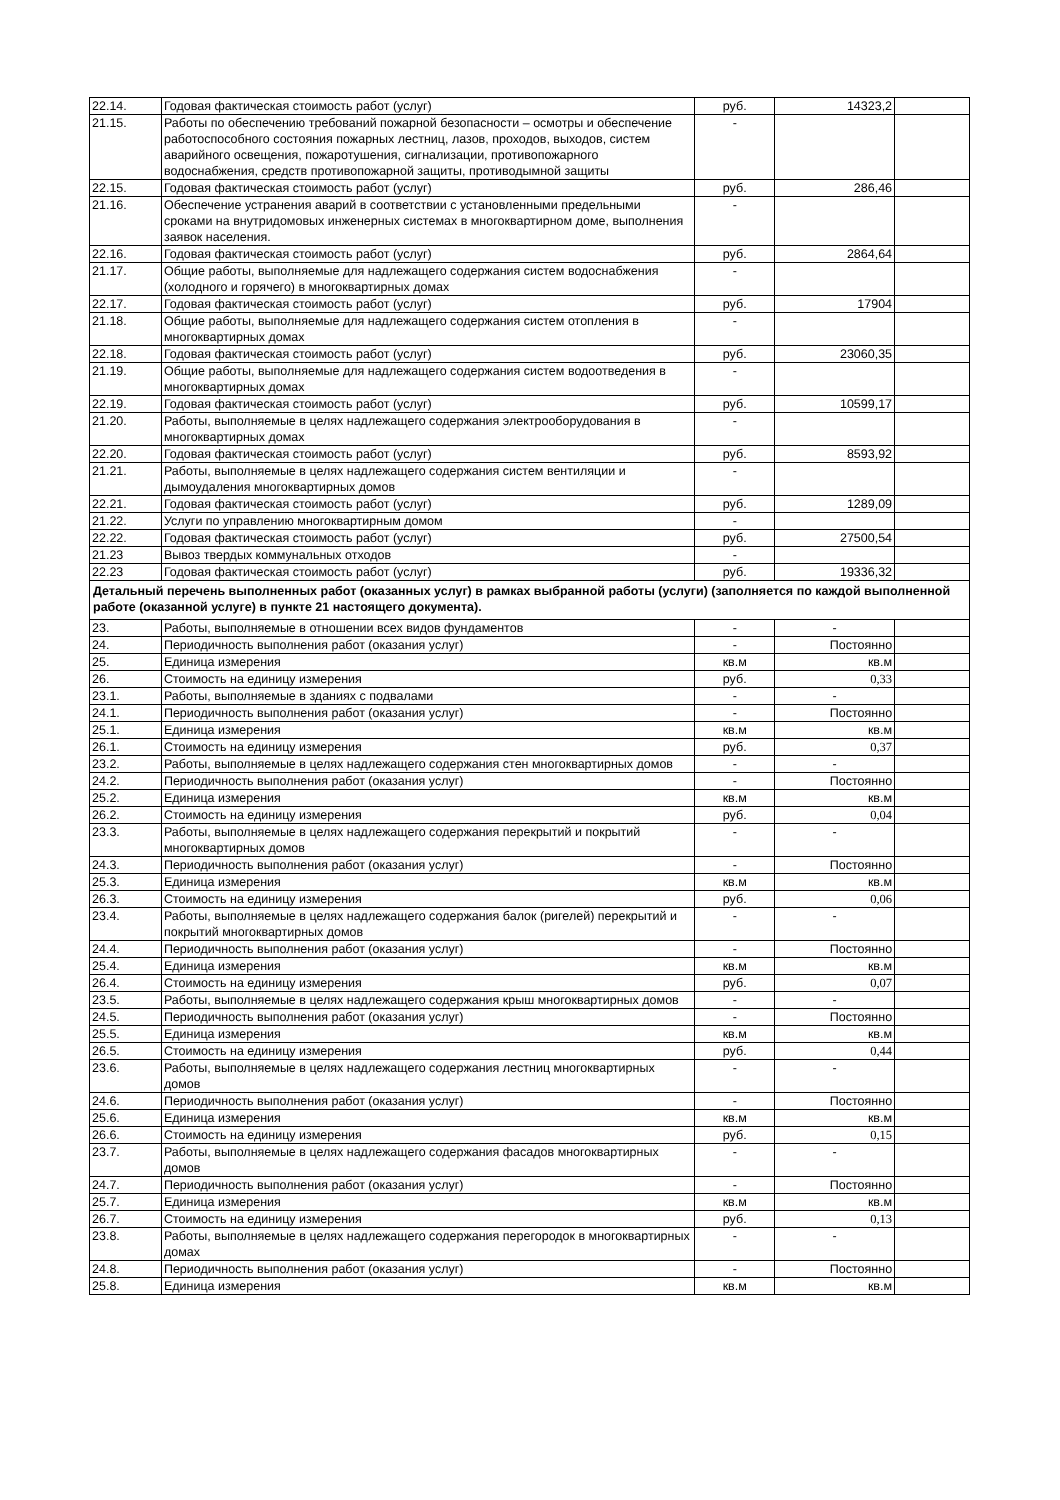| 22.14. | Годовая фактическая стоимость работ (услуг) | руб. | 14323,2 | |
| 21.15. | Работы по обеспечению требований пожарной безопасности – осмотры и обеспечение работоспособного состояния пожарных лестниц, лазов, проходов, выходов, систем аварийного освещения, пожаротушения, сигнализации, противопожарного водоснабжения, средств противопожарной защиты, противодымной защиты | - | | |
| 22.15. | Годовая фактическая стоимость работ (услуг) | руб. | 286,46 | |
| 21.16. | Обеспечение устранения аварий в соответствии с установленными предельными сроками на внутридомовых инженерных системах в многоквартирном доме, выполнения заявок населения. | - | | |
| 22.16. | Годовая фактическая стоимость работ (услуг) | руб. | 2864,64 | |
| 21.17. | Общие работы, выполняемые для надлежащего содержания систем водоснабжения (холодного и горячего) в многоквартирных домах | - | | |
| 22.17. | Годовая фактическая стоимость работ (услуг) | руб. | 17904 | |
| 21.18. | Общие работы, выполняемые для надлежащего содержания систем отопления в многоквартирных домах | - | | |
| 22.18. | Годовая фактическая стоимость работ (услуг) | руб. | 23060,35 | |
| 21.19. | Общие работы, выполняемые для надлежащего содержания систем водоотведения в многоквартирных домах | - | | |
| 22.19. | Годовая фактическая стоимость работ (услуг) | руб. | 10599,17 | |
| 21.20. | Работы, выполняемые в целях надлежащего содержания электрооборудования в многоквартирных домах | - | | |
| 22.20. | Годовая фактическая стоимость работ (услуг) | руб. | 8593,92 | |
| 21.21. | Работы, выполняемые в целях надлежащего содержания систем вентиляции и дымоудаления многоквартирных домов | - | | |
| 22.21. | Годовая фактическая стоимость работ (услуг) | руб. | 1289,09 | |
| 21.22. | Услуги по управлению многоквартирным домом | - | | |
| 22.22. | Годовая фактическая стоимость работ (услуг) | руб. | 27500,54 | |
| 21.23 | Вывоз твердых коммунальных отходов | - | | |
| 22.23 | Годовая фактическая стоимость работ (услуг) | руб. | 19336,32 | |
| Детальный перечень выполненных работ (оказанных услуг) в рамках выбранной работы (услуги) (заполняется по каждой выполненной работе (оказанной услуге) в пункте 21 настоящего документа). | | | | |
| 23. | Работы, выполняемые в отношении всех видов фундаментов | - | - | |
| 24. | Периодичность выполнения работ (оказания услуг) | - | Постоянно | |
| 25. | Единица измерения | кв.м | кв.м | |
| 26. | Стоимость на единицу измерения | руб. | 0,33 | |
| 23.1. | Работы, выполняемые в зданиях с подвалами | - | - | |
| 24.1. | Периодичность выполнения работ (оказания услуг) | - | Постоянно | |
| 25.1. | Единица измерения | кв.м | кв.м | |
| 26.1. | Стоимость на единицу измерения | руб. | 0,37 | |
| 23.2. | Работы, выполняемые в целях надлежащего содержания стен многоквартирных домов | - | - | |
| 24.2. | Периодичность выполнения работ (оказания услуг) | - | Постоянно | |
| 25.2. | Единица измерения | кв.м | кв.м | |
| 26.2. | Стоимость на единицу измерения | руб. | 0,04 | |
| 23.3. | Работы, выполняемые в целях надлежащего содержания перекрытий и покрытий многоквартирных домов | - | - | |
| 24.3. | Периодичность выполнения работ (оказания услуг) | - | Постоянно | |
| 25.3. | Единица измерения | кв.м | кв.м | |
| 26.3. | Стоимость на единицу измерения | руб. | 0,06 | |
| 23.4. | Работы, выполняемые в целях надлежащего содержания балок (ригелей) перекрытий и покрытий многоквартирных домов | - | - | |
| 24.4. | Периодичность выполнения работ (оказания услуг) | - | Постоянно | |
| 25.4. | Единица измерения | кв.м | кв.м | |
| 26.4. | Стоимость на единицу измерения | руб. | 0,07 | |
| 23.5. | Работы, выполняемые в целях надлежащего содержания крыш многоквартирных домов | - | - | |
| 24.5. | Периодичность выполнения работ (оказания услуг) | - | Постоянно | |
| 25.5. | Единица измерения | кв.м | кв.м | |
| 26.5. | Стоимость на единицу измерения | руб. | 0,44 | |
| 23.6. | Работы, выполняемые в целях надлежащего содержания лестниц многоквартирных домов | - | - | |
| 24.6. | Периодичность выполнения работ (оказания услуг) | - | Постоянно | |
| 25.6. | Единица измерения | кв.м | кв.м | |
| 26.6. | Стоимость на единицу измерения | руб. | 0,15 | |
| 23.7. | Работы, выполняемые в целях надлежащего содержания фасадов многоквартирных домов | - | - | |
| 24.7. | Периодичность выполнения работ (оказания услуг) | - | Постоянно | |
| 25.7. | Единица измерения | кв.м | кв.м | |
| 26.7. | Стоимость на единицу измерения | руб. | 0,13 | |
| 23.8. | Работы, выполняемые в целях надлежащего содержания перегородок в многоквартирных домах | - | - | |
| 24.8. | Периодичность выполнения работ (оказания услуг) | - | Постоянно | |
| 25.8. | Единица измерения | кв.м | кв.м | |